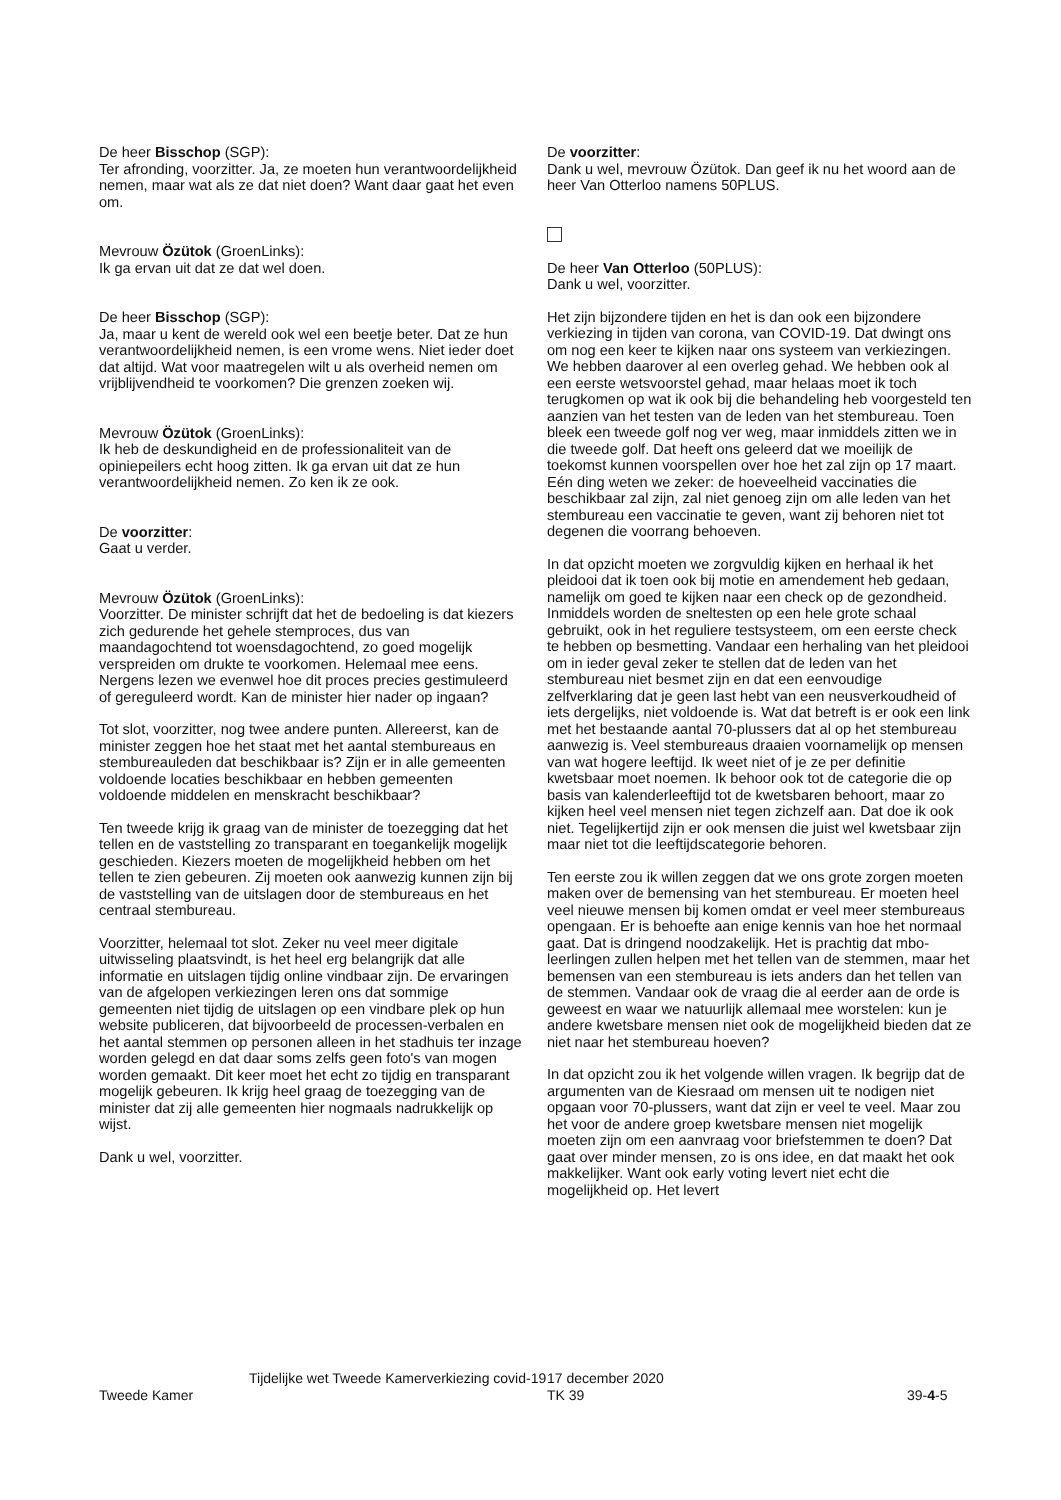De heer Bisschop (SGP):
Ter afronding, voorzitter. Ja, ze moeten hun verantwoordelijkheid nemen, maar wat als ze dat niet doen? Want daar gaat het even om.
Mevrouw Özütok (GroenLinks):
Ik ga ervan uit dat ze dat wel doen.
De heer Bisschop (SGP):
Ja, maar u kent de wereld ook wel een beetje beter. Dat ze hun verantwoordelijkheid nemen, is een vrome wens. Niet ieder doet dat altijd. Wat voor maatregelen wilt u als overheid nemen om vrijblijvendheid te voorkomen? Die grenzen zoeken wij.
Mevrouw Özütok (GroenLinks):
Ik heb de deskundigheid en de professionaliteit van de opiniepeilers echt hoog zitten. Ik ga ervan uit dat ze hun verantwoordelijkheid nemen. Zo ken ik ze ook.
De voorzitter:
Gaat u verder.
Mevrouw Özütok (GroenLinks):
Voorzitter. De minister schrijft dat het de bedoeling is dat kiezers zich gedurende het gehele stemproces, dus van maandagochtend tot woensdagochtend, zo goed mogelijk verspreiden om drukte te voorkomen. Helemaal mee eens. Nergens lezen we evenwel hoe dit proces precies gestimuleerd of gereguleerd wordt. Kan de minister hier nader op ingaan?
Tot slot, voorzitter, nog twee andere punten. Allereerst, kan de minister zeggen hoe het staat met het aantal stembureaus en stembureauleden dat beschikbaar is? Zijn er in alle gemeenten voldoende locaties beschikbaar en hebben gemeenten voldoende middelen en menskracht beschikbaar?
Ten tweede krijg ik graag van de minister de toezegging dat het tellen en de vaststelling zo transparant en toegankelijk mogelijk geschieden. Kiezers moeten de mogelijkheid hebben om het tellen te zien gebeuren. Zij moeten ook aanwezig kunnen zijn bij de vaststelling van de uitslagen door de stembureaus en het centraal stembureau.
Voorzitter, helemaal tot slot. Zeker nu veel meer digitale uitwisseling plaatsvindt, is het heel erg belangrijk dat alle informatie en uitslagen tijdig online vindbaar zijn. De ervaringen van de afgelopen verkiezingen leren ons dat sommige gemeenten niet tijdig de uitslagen op een vindbare plek op hun website publiceren, dat bijvoorbeeld de processen-verbalen en het aantal stemmen op personen alleen in het stadhuis ter inzage worden gelegd en dat daar soms zelfs geen foto's van mogen worden gemaakt. Dit keer moet het echt zo tijdig en transparant mogelijk gebeuren. Ik krijg heel graag de toezegging van de minister dat zij alle gemeenten hier nogmaals nadrukkelijk op wijst.
Dank u wel, voorzitter.
De voorzitter:
Dank u wel, mevrouw Özütok. Dan geef ik nu het woord aan de heer Van Otterloo namens 50PLUS.
De heer Van Otterloo (50PLUS):
Dank u wel, voorzitter.
Het zijn bijzondere tijden en het is dan ook een bijzondere verkiezing in tijden van corona, van COVID-19. Dat dwingt ons om nog een keer te kijken naar ons systeem van verkiezingen. We hebben daarover al een overleg gehad. We hebben ook al een eerste wetsvoorstel gehad, maar helaas moet ik toch terugkomen op wat ik ook bij die behandeling heb voorgesteld ten aanzien van het testen van de leden van het stembureau. Toen bleek een tweede golf nog ver weg, maar inmiddels zitten we in die tweede golf. Dat heeft ons geleerd dat we moeilijk de toekomst kunnen voorspellen over hoe het zal zijn op 17 maart. Eén ding weten we zeker: de hoeveelheid vaccinaties die beschikbaar zal zijn, zal niet genoeg zijn om alle leden van het stembureau een vaccinatie te geven, want zij behoren niet tot degenen die voorrang behoeven.
In dat opzicht moeten we zorgvuldig kijken en herhaal ik het pleidooi dat ik toen ook bij motie en amendement heb gedaan, namelijk om goed te kijken naar een check op de gezondheid. Inmiddels worden de sneltesten op een hele grote schaal gebruikt, ook in het reguliere testsysteem, om een eerste check te hebben op besmetting. Vandaar een herhaling van het pleidooi om in ieder geval zeker te stellen dat de leden van het stembureau niet besmet zijn en dat een eenvoudige zelfverklaring dat je geen last hebt van een neusverkoudheid of iets dergelijks, niet voldoende is. Wat dat betreft is er ook een link met het bestaande aantal 70-plussers dat al op het stembureau aanwezig is. Veel stembureaus draaien voornamelijk op mensen van wat hogere leeftijd. Ik weet niet of je ze per definitie kwetsbaar moet noemen. Ik behoor ook tot de categorie die op basis van kalenderleeftijd tot de kwetsbaren behoort, maar zo kijken heel veel mensen niet tegen zichzelf aan. Dat doe ik ook niet. Tegelijkertijd zijn er ook mensen die juist wel kwetsbaar zijn maar niet tot die leeftijdscategorie behoren.
Ten eerste zou ik willen zeggen dat we ons grote zorgen moeten maken over de bemensing van het stembureau. Er moeten heel veel nieuwe mensen bij komen omdat er veel meer stembureaus opengaan. Er is behoefte aan enige kennis van hoe het normaal gaat. Dat is dringend noodzakelijk. Het is prachtig dat mbo-leerlingen zullen helpen met het tellen van de stemmen, maar het bemensen van een stembureau is iets anders dan het tellen van de stemmen. Vandaar ook de vraag die al eerder aan de orde is geweest en waar we natuurlijk allemaal mee worstelen: kun je andere kwetsbare mensen niet ook de mogelijkheid bieden dat ze niet naar het stembureau hoeven?
In dat opzicht zou ik het volgende willen vragen. Ik begrijp dat de argumenten van de Kiesraad om mensen uit te nodigen niet opgaan voor 70-plussers, want dat zijn er veel te veel. Maar zou het voor de andere groep kwetsbare mensen niet mogelijk moeten zijn om een aanvraag voor briefstemmen te doen? Dat gaat over minder mensen, zo is ons idee, en dat maakt het ook makkelijker. Want ook early voting levert niet echt die mogelijkheid op. Het levert
Tweede Kamer
Tijdelijke wet Tweede Kamerverkiezing covid-19
17 december 2020
TK 39
39-4-5